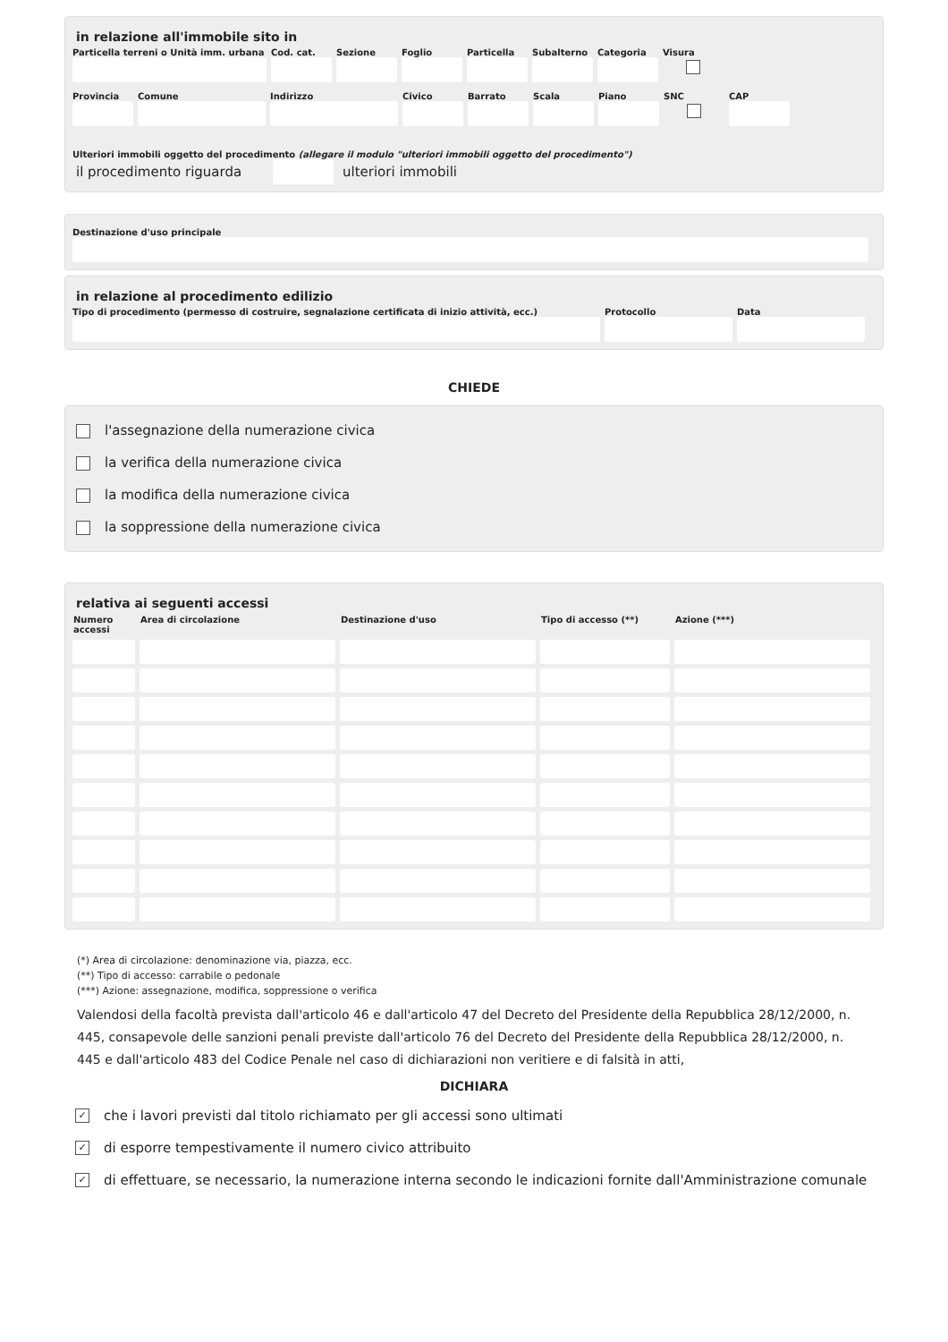in relazione all'immobile sito in
Particella terreni o Unità imm. urbana
Cod. cat.
Sezione Foglio Particella
Subalterno
Categoria
Visura
Provincia
Comune Indirizzo Civico Barrato Scala Piano SNC CAP
Ulteriori immobili oggetto del procedimento (allegare il modulo "ulteriori immobili oggetto del procedimento")
il procedimento riguarda ulteriori immobili
Destinazione d'uso principale
in relazione al procedimento edilizio
Tipo di procedimento (permesso di costruire, segnalazione certificata di inizio attività, ecc.)
Protocollo Data
CHIEDE
l'assegnazione della numerazione civica
la verifica della numerazione civica
la modifica della numerazione civica
la soppressione della numerazione civica
relativa ai seguenti accessi
| Numero accessi | Area di circolazione | Destinazione d'uso | Tipo di accesso (**) | Azione (***) |
| --- | --- | --- | --- | --- |
(*) Area di circolazione: denominazione via, piazza, ecc.
(**) Tipo di accesso: carrabile o pedonale
(***) Azione: assegnazione, modifica, soppressione o verifica
Valendosi della facoltà prevista dall'articolo 46 e dall'articolo 47 del Decreto del Presidente della Repubblica 28/12/2000, n. 445, consapevole delle sanzioni penali previste dall'articolo 76 del Decreto del Presidente della Repubblica 28/12/2000, n. 445 e dall'articolo 483 del Codice Penale nel caso di dichiarazioni non veritiere e di falsità in atti,
DICHIARA
✓ che i lavori previsti dal titolo richiamato per gli accessi sono ultimati
✓ di esporre tempestivamente il numero civico attribuito
✓ di effettuare, se necessario, la numerazione interna secondo le indicazioni fornite dall'Amministrazione comunale